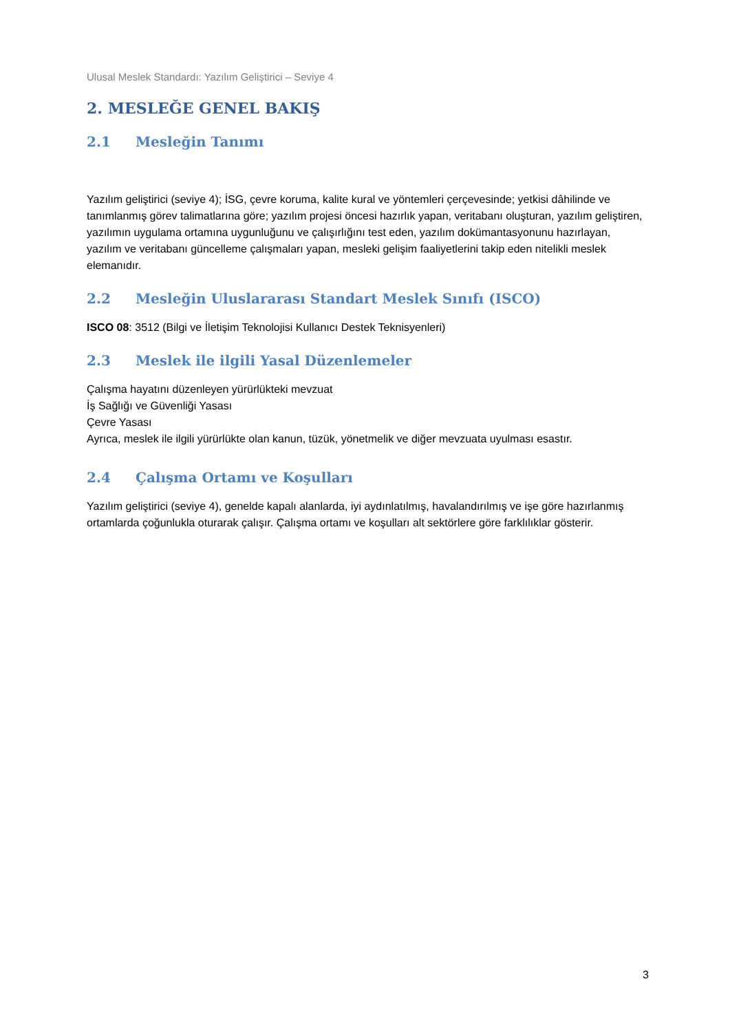Ulusal Meslek Standardı: Yazılım Geliştirici – Seviye 4
2. MESLEĞE GENEL BAKIŞ
2.1 Mesleğin Tanımı
Yazılım geliştirici (seviye 4); İSG, çevre koruma, kalite kural ve yöntemleri çerçevesinde; yetkisi dâhilinde ve tanımlanmış görev talimatlarına göre; yazılım projesi öncesi hazırlık yapan, veritabanı oluşturan, yazılım geliştiren, yazılımın uygulama ortamına uygunluğunu ve çalışırlığını test eden, yazılım dokümantasyonunu hazırlayan, yazılım ve veritabanı güncelleme çalışmaları yapan, mesleki gelişim faaliyetlerini takip eden nitelikli meslek elemanıdır.
2.2 Mesleğin Uluslararası Standart Meslek Sınıfı (ISCO)
ISCO 08: 3512 (Bilgi ve İletişim Teknolojisi Kullanıcı Destek Teknisyenleri)
2.3 Meslek ile ilgili Yasal Düzenlemeler
Çalışma hayatını düzenleyen yürürlükteki mevzuat
İş Sağlığı ve Güvenliği Yasası
Çevre Yasası
Ayrıca, meslek ile ilgili yürürlükte olan kanun, tüzük, yönetmelik ve diğer mevzuata uyulması esastır.
2.4 Çalışma Ortamı ve Koşulları
Yazılım geliştirici (seviye 4), genelde kapalı alanlarda, iyi aydınlatılmış, havalandırılmış ve işe göre hazırlanmış ortamlarda çoğunlukla oturarak çalışır. Çalışma ortamı ve koşulları alt sektörlere göre farklılıklar gösterir.
3